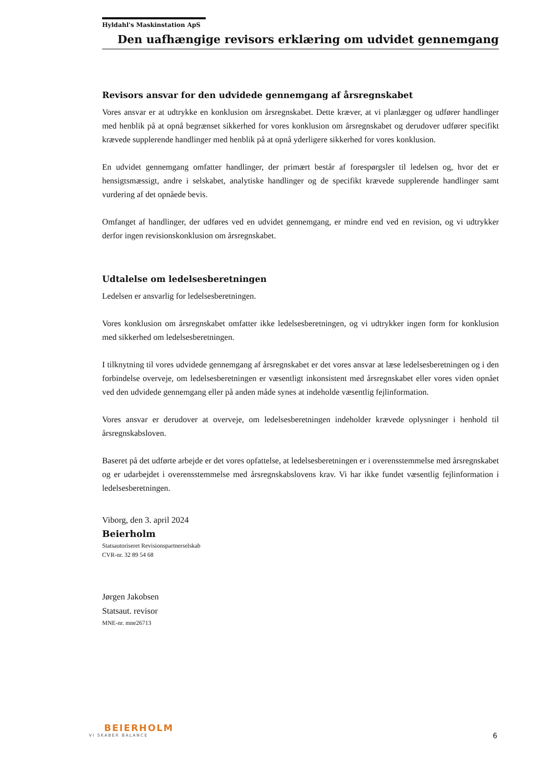Hyldahl's Maskinstation ApS
Den uafhængige revisors erklæring om udvidet gennemgang
Revisors ansvar for den udvidede gennemgang af årsregnskabet
Vores ansvar er at udtrykke en konklusion om årsregnskabet. Dette kræver, at vi planlægger og udfører handlinger med henblik på at opnå begrænset sikkerhed for vores konklusion om årsregnskabet og derudover udfører specifikt krævede supplerende handlinger med henblik på at opnå yderligere sikkerhed for vores konklusion.
En udvidet gennemgang omfatter handlinger, der primært består af forespørgsler til ledelsen og, hvor det er hensigtsmæssigt, andre i selskabet, analytiske handlinger og de specifikt krævede supplerende handlinger samt vurdering af det opnåede bevis.
Omfanget af handlinger, der udføres ved en udvidet gennemgang, er mindre end ved en revision, og vi udtrykker derfor ingen revisionskonklusion om årsregnskabet.
Udtalelse om ledelsesberetningen
Ledelsen er ansvarlig for ledelsesberetningen.
Vores konklusion om årsregnskabet omfatter ikke ledelsesberetningen, og vi udtrykker ingen form for konklusion med sikkerhed om ledelsesberetningen.
I tilknytning til vores udvidede gennemgang af årsregnskabet er det vores ansvar at læse ledelsesberetningen og i den forbindelse overveje, om ledelsesberetningen er væsentligt inkonsistent med årsregnskabet eller vores viden opnået ved den udvidede gennemgang eller på anden måde synes at indeholde væsentlig fejlinformation.
Vores ansvar er derudover at overveje, om ledelsesberetningen indeholder krævede oplysninger i henhold til årsregnskabsloven.
Baseret på det udførte arbejde er det vores opfattelse, at ledelsesberetningen er i overensstemmelse med årsregnskabet og er udarbejdet i overensstemmelse med årsregnskabslovens krav. Vi har ikke fundet væsentlig fejlinformation i ledelsesberetningen.
Viborg, den 3. april 2024
Beierholm
Statsautoriseret Revisionspartnerselskab
CVR-nr. 32 89 54 68
Jørgen Jakobsen
Statsaut. revisor
MNE-nr. mne26713
BEIERHOLM
VI SKABER BALANCE
6